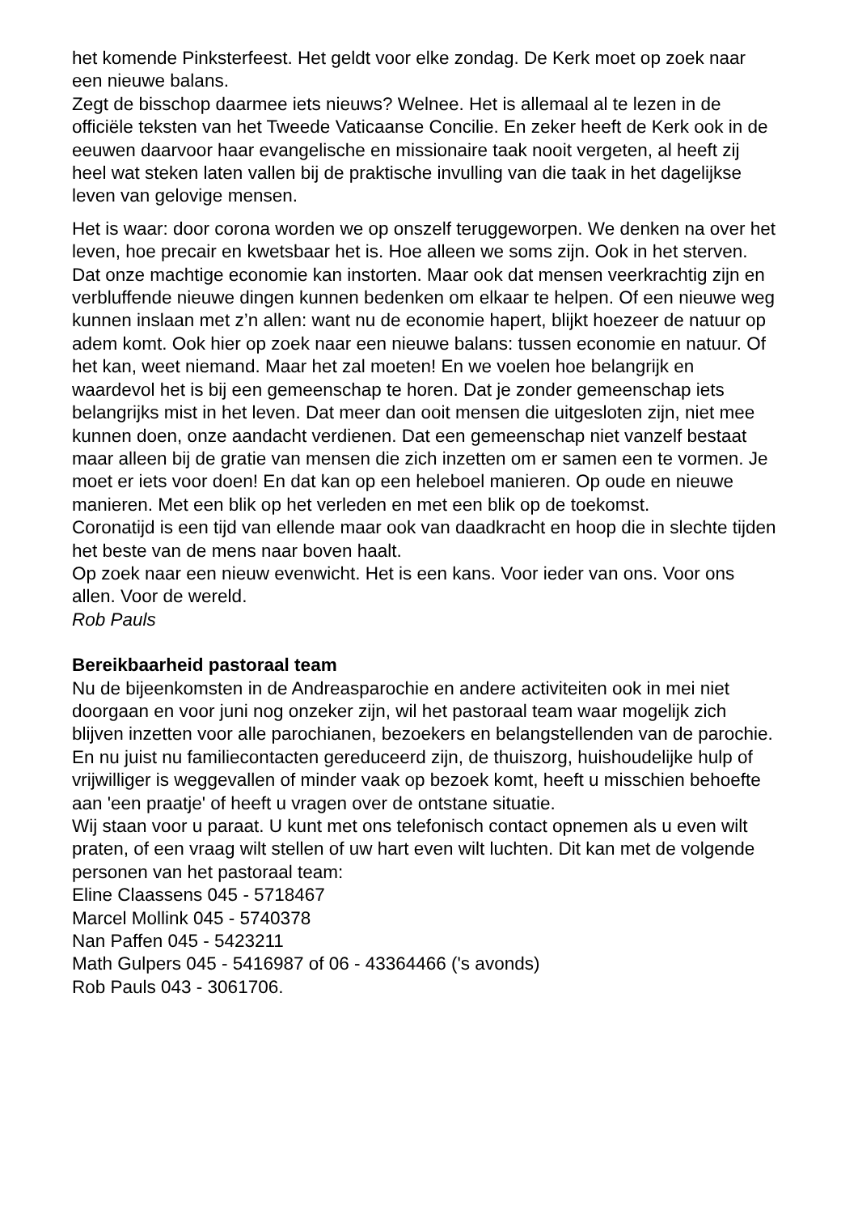het komende Pinksterfeest. Het geldt voor elke zondag. De Kerk moet op zoek naar een nieuwe balans.
Zegt de bisschop daarmee iets nieuws? Welnee. Het is allemaal al te lezen in de officiële teksten van het Tweede Vaticaanse Concilie. En zeker heeft de Kerk ook in de eeuwen daarvoor haar evangelische en missionaire taak nooit vergeten, al heeft zij heel wat steken laten vallen bij de praktische invulling van die taak in het dagelijkse leven van gelovige mensen.
Het is waar: door corona worden we op onszelf teruggeworpen. We denken na over het leven, hoe precair en kwetsbaar het is. Hoe alleen we soms zijn. Ook in het sterven. Dat onze machtige economie kan instorten. Maar ook dat mensen veerkrachtig zijn en verbluffende nieuwe dingen kunnen bedenken om elkaar te helpen. Of een nieuwe weg kunnen inslaan met z’n allen: want nu de economie hapert, blijkt hoezeer de natuur op adem komt. Ook hier op zoek naar een nieuwe balans: tussen economie en natuur. Of het kan, weet niemand. Maar het zal moeten! En we voelen hoe belangrijk en waardevol het is bij een gemeenschap te horen. Dat je zonder gemeenschap iets belangrijks mist in het leven. Dat meer dan ooit mensen die uitgesloten zijn, niet mee kunnen doen, onze aandacht verdienen. Dat een gemeenschap niet vanzelf bestaat maar alleen bij de gratie van mensen die zich inzetten om er samen een te vormen. Je moet er iets voor doen! En dat kan op een heleboel manieren. Op oude en nieuwe manieren. Met een blik op het verleden en met een blik op de toekomst.
Coronatijd is een tijd van ellende maar ook van daadkracht en hoop die in slechte tijden het beste van de mens naar boven haalt.
Op zoek naar een nieuw evenwicht. Het is een kans. Voor ieder van ons. Voor ons allen. Voor de wereld.
Rob Pauls
Bereikbaarheid pastoraal team
Nu de bijeenkomsten in de Andreasparochie en andere activiteiten ook in mei niet doorgaan en voor juni nog onzeker zijn, wil het pastoraal team waar mogelijk zich blijven inzetten voor alle parochianen, bezoekers en belangstellenden van de parochie.
En nu juist nu familiecontacten gereduceerd zijn, de thuiszorg, huishoudelijke hulp of vrijwilliger is weggevallen of minder vaak op bezoek komt, heeft u misschien behoefte aan 'een praatje' of heeft u vragen over de ontstane situatie.
Wij staan voor u paraat. U kunt met ons telefonisch contact opnemen als u even wilt praten, of een vraag wilt stellen of uw hart even wilt luchten. Dit kan met de volgende personen van het pastoraal team:
Eline Claassens 045 - 5718467
Marcel Mollink 045 - 5740378
Nan Paffen 045 - 5423211
Math Gulpers 045 - 5416987 of 06 - 43364466 ('s avonds)
Rob Pauls 043 - 3061706.